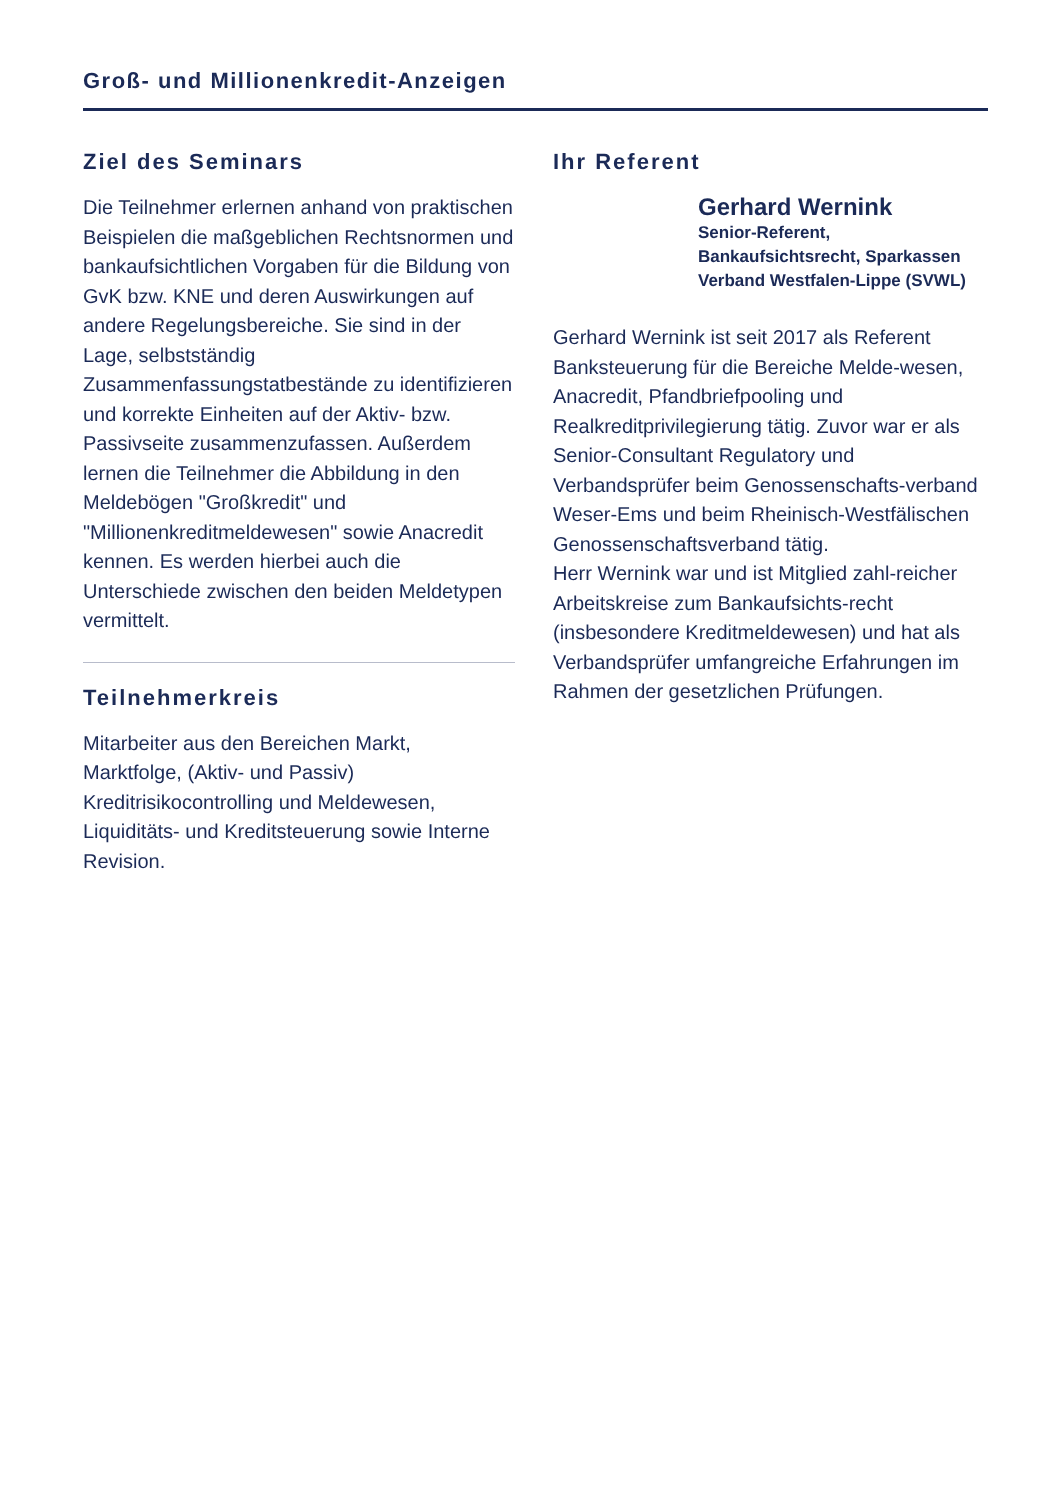Groß- und Millionenkredit-Anzeigen
Ziel des Seminars
Die Teilnehmer erlernen anhand von praktischen Beispielen die maßgeblichen Rechtsnormen und bankaufsichtlichen Vorgaben für die Bildung von GvK bzw. KNE und deren Auswirkungen auf andere Regelungsbereiche. Sie sind in der Lage, selbstständig Zusammenfassungstatbestände zu identifizieren und korrekte Einheiten auf der Aktiv- bzw. Passivseite zusammenzufassen. Außerdem lernen die Teilnehmer die Abbildung in den Meldebögen "Großkredit" und "Millionenkreditmeldewesen" sowie Anacredit kennen. Es werden hierbei auch die Unterschiede zwischen den beiden Meldetypen vermittelt.
Teilnehmerkreis
Mitarbeiter aus den Bereichen Markt, Marktfolge, (Aktiv- und Passiv) Kreditrisikocontrolling und Meldewesen, Liquiditäts- und Kreditsteuerung sowie Interne Revision.
Ihr Referent
Gerhard Wernink
Senior-Referent, Bankaufsichtsrecht, Sparkassen Verband Westfalen-Lippe (SVWL)
Gerhard Wernink ist seit 2017 als Referent Banksteuerung für die Bereiche Melde-wesen, Anacredit, Pfandbriefpooling und Realkreditprivilegierung tätig. Zuvor war er als Senior-Consultant Regulatory und Verbandsprüfer beim Genossenschafts-verband Weser-Ems und beim Rheinisch-Westfälischen Genossenschaftsverband tätig.
Herr Wernink war und ist Mitglied zahl-reicher Arbeitskreise zum Bankaufsichts-recht (insbesondere Kreditmeldewesen) und hat als Verbandsprüfer umfangreiche Erfahrungen im Rahmen der gesetzlichen Prüfungen.